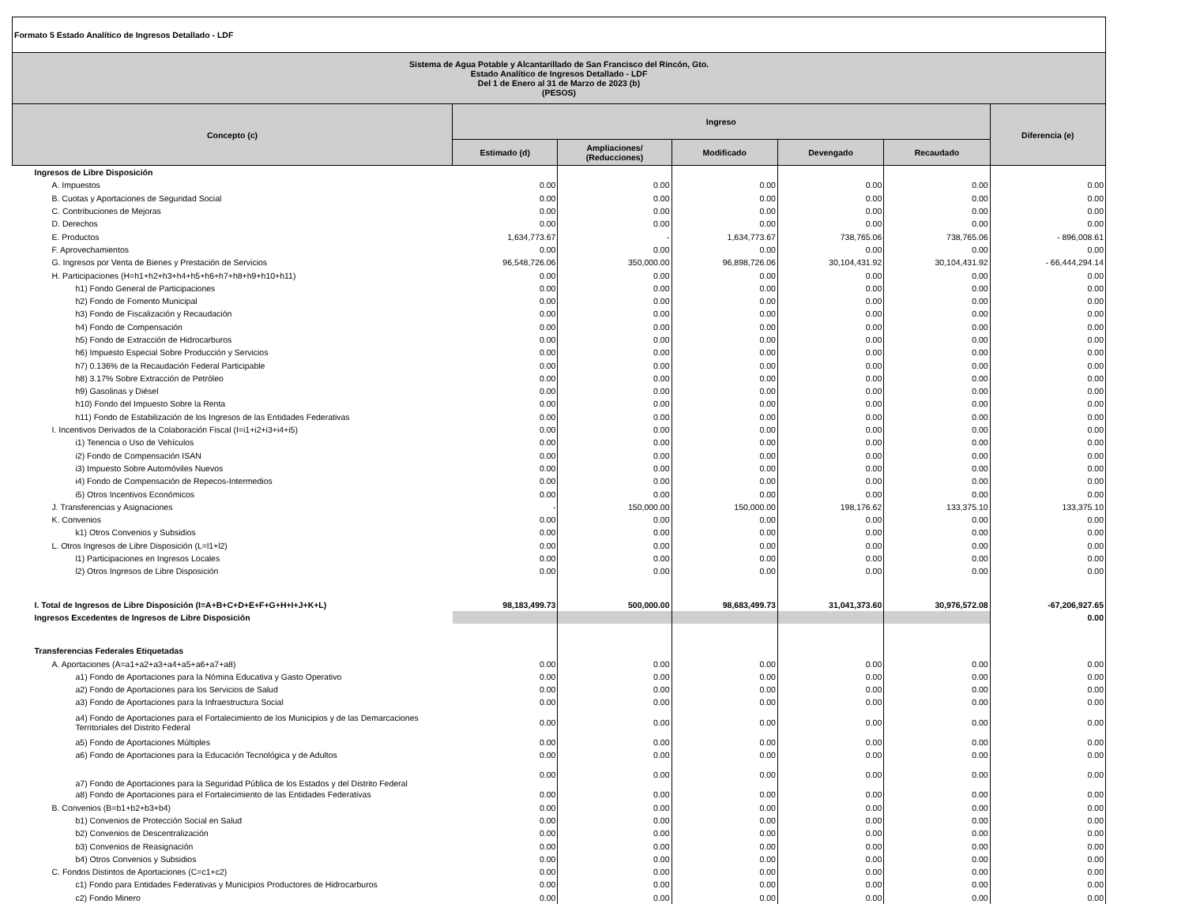| Formato 5 Estado Analítico de Ingresos Detallado - LDF | | | | | | |
| Sistema de Agua Potable y Alcantarillado de San Francisco del Rincón, Gto. Estado Analítico de Ingresos Detallado - LDF Del 1 de Enero al 31 de Marzo de 2023 (b) (PESOS) | | | | | | |
| Concepto (c) | Ingreso | | | | | Diferencia (e) |
| | Estimado (d) | Ampliaciones/ (Reducciones) | Modificado | Devengado | Recaudado | |
| Ingresos de Libre Disposición | | | | | | |
| A. Impuestos | 0.00 | 0.00 | 0.00 | 0.00 | 0.00 | 0.00 |
| B. Cuotas y Aportaciones de Seguridad Social | 0.00 | 0.00 | 0.00 | 0.00 | 0.00 | 0.00 |
| C. Contribuciones de Mejoras | 0.00 | 0.00 | 0.00 | 0.00 | 0.00 | 0.00 |
| D. Derechos | 0.00 | 0.00 | 0.00 | 0.00 | 0.00 | 0.00 |
| E. Productos | 1,634,773.67 | - | 1,634,773.67 | 738,765.06 | 738,765.06 | - 896,008.61 |
| F. Aprovechamientos | 0.00 | 0.00 | 0.00 | 0.00 | 0.00 | 0.00 |
| G. Ingresos por Venta de Bienes y Prestación de Servicios | 96,548,726.06 | 350,000.00 | 96,898,726.06 | 30,104,431.92 | 30,104,431.92 | - 66,444,294.14 |
| H. Participaciones (H=h1+h2+h3+h4+h5+h6+h7+h8+h9+h10+h11) | 0.00 | 0.00 | 0.00 | 0.00 | 0.00 | 0.00 |
| h1) Fondo General de Participaciones | 0.00 | 0.00 | 0.00 | 0.00 | 0.00 | 0.00 |
| h2) Fondo de Fomento Municipal | 0.00 | 0.00 | 0.00 | 0.00 | 0.00 | 0.00 |
| h3) Fondo de Fiscalización y Recaudación | 0.00 | 0.00 | 0.00 | 0.00 | 0.00 | 0.00 |
| h4) Fondo de Compensación | 0.00 | 0.00 | 0.00 | 0.00 | 0.00 | 0.00 |
| h5) Fondo de Extracción de Hidrocarburos | 0.00 | 0.00 | 0.00 | 0.00 | 0.00 | 0.00 |
| h6) Impuesto Especial Sobre Producción y Servicios | 0.00 | 0.00 | 0.00 | 0.00 | 0.00 | 0.00 |
| h7) 0.136% de la Recaudación Federal Participable | 0.00 | 0.00 | 0.00 | 0.00 | 0.00 | 0.00 |
| h8) 3.17% Sobre Extracción de Petróleo | 0.00 | 0.00 | 0.00 | 0.00 | 0.00 | 0.00 |
| h9) Gasolinas y Diésel | 0.00 | 0.00 | 0.00 | 0.00 | 0.00 | 0.00 |
| h10) Fondo del Impuesto Sobre la Renta | 0.00 | 0.00 | 0.00 | 0.00 | 0.00 | 0.00 |
| h11) Fondo de Estabilización de los Ingresos de las Entidades Federativas | 0.00 | 0.00 | 0.00 | 0.00 | 0.00 | 0.00 |
| I. Incentivos Derivados de la Colaboración Fiscal (I=i1+i2+i3+i4+i5) | 0.00 | 0.00 | 0.00 | 0.00 | 0.00 | 0.00 |
| i1) Tenencia o Uso de Vehículos | 0.00 | 0.00 | 0.00 | 0.00 | 0.00 | 0.00 |
| i2) Fondo de Compensación ISAN | 0.00 | 0.00 | 0.00 | 0.00 | 0.00 | 0.00 |
| i3) Impuesto Sobre Automóviles Nuevos | 0.00 | 0.00 | 0.00 | 0.00 | 0.00 | 0.00 |
| i4) Fondo de Compensación de Repecos-Intermedios | 0.00 | 0.00 | 0.00 | 0.00 | 0.00 | 0.00 |
| i5) Otros Incentivos Económicos | 0.00 | 0.00 | 0.00 | 0.00 | 0.00 | 0.00 |
| J. Transferencias y Asignaciones | - | 150,000.00 | 150,000.00 | 198,176.62 | 133,375.10 | 133,375.10 |
| K. Convenios | 0.00 | 0.00 | 0.00 | 0.00 | 0.00 | 0.00 |
| k1) Otros Convenios y Subsidios | 0.00 | 0.00 | 0.00 | 0.00 | 0.00 | 0.00 |
| L. Otros Ingresos de Libre Disposición (L=l1+l2) | 0.00 | 0.00 | 0.00 | 0.00 | 0.00 | 0.00 |
| l1) Participaciones en Ingresos Locales | 0.00 | 0.00 | 0.00 | 0.00 | 0.00 | 0.00 |
| l2) Otros Ingresos de Libre Disposición | 0.00 | 0.00 | 0.00 | 0.00 | 0.00 | 0.00 |
| I. Total de Ingresos de Libre Disposición (I=A+B+C+D+E+F+G+H+I+J+K+L) | 98,183,499.73 | 500,000.00 | 98,683,499.73 | 31,041,373.60 | 30,976,572.08 | -67,206,927.65 |
| Ingresos Excedentes de Ingresos de Libre Disposición | | | | | | 0.00 |
| Transferencias Federales Etiquetadas | | | | | | |
| A. Aportaciones (A=a1+a2+a3+a4+a5+a6+a7+a8) | 0.00 | 0.00 | 0.00 | 0.00 | 0.00 | 0.00 |
| a1) Fondo de Aportaciones para la Nómina Educativa y Gasto Operativo | 0.00 | 0.00 | 0.00 | 0.00 | 0.00 | 0.00 |
| a2) Fondo de Aportaciones para los Servicios de Salud | 0.00 | 0.00 | 0.00 | 0.00 | 0.00 | 0.00 |
| a3) Fondo de Aportaciones para la Infraestructura Social | 0.00 | 0.00 | 0.00 | 0.00 | 0.00 | 0.00 |
| a4) Fondo de Aportaciones para el Fortalecimiento de los Municipios y de las Demarcaciones Territoriales del Distrito Federal | 0.00 | 0.00 | 0.00 | 0.00 | 0.00 | 0.00 |
| a5) Fondo de Aportaciones Múltiples | 0.00 | 0.00 | 0.00 | 0.00 | 0.00 | 0.00 |
| a6) Fondo de Aportaciones para la Educación Tecnológica y de Adultos | 0.00 | 0.00 | 0.00 | 0.00 | 0.00 | 0.00 |
| a7) Fondo de Aportaciones para la Seguridad Pública de los Estados y del Distrito Federal | 0.00 | 0.00 | 0.00 | 0.00 | 0.00 | 0.00 |
| a8) Fondo de Aportaciones para el Fortalecimiento de las Entidades Federativas | 0.00 | 0.00 | 0.00 | 0.00 | 0.00 | 0.00 |
| B. Convenios (B=b1+b2+b3+b4) | 0.00 | 0.00 | 0.00 | 0.00 | 0.00 | 0.00 |
| b1) Convenios de Protección Social en Salud | 0.00 | 0.00 | 0.00 | 0.00 | 0.00 | 0.00 |
| b2) Convenios de Descentralización | 0.00 | 0.00 | 0.00 | 0.00 | 0.00 | 0.00 |
| b3) Convenios de Reasignación | 0.00 | 0.00 | 0.00 | 0.00 | 0.00 | 0.00 |
| b4) Otros Convenios y Subsidios | 0.00 | 0.00 | 0.00 | 0.00 | 0.00 | 0.00 |
| C. Fondos Distintos de Aportaciones (C=c1+c2) | 0.00 | 0.00 | 0.00 | 0.00 | 0.00 | 0.00 |
| c1) Fondo para Entidades Federativas y Municipios Productores de Hidrocarburos | 0.00 | 0.00 | 0.00 | 0.00 | 0.00 | 0.00 |
| c2) Fondo Minero | 0.00 | 0.00 | 0.00 | 0.00 | 0.00 | 0.00 |